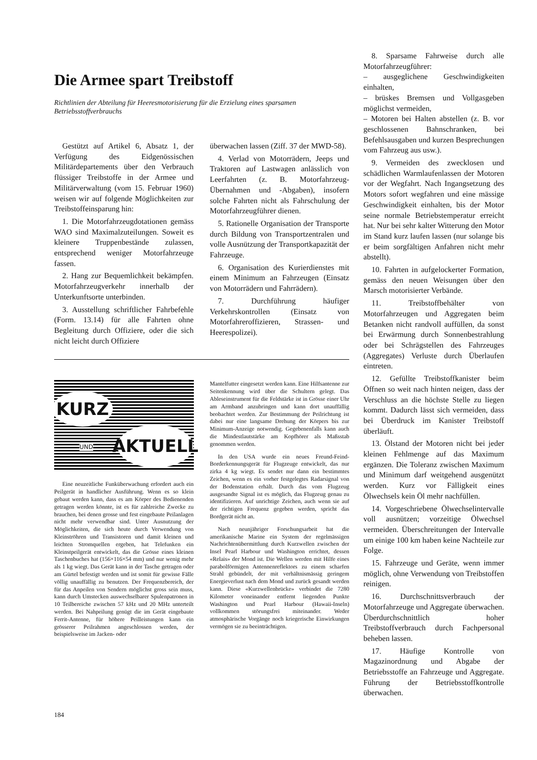Die Armee spart Treibstoff
Richtlinien der Abteilung für Heeresmotorisierung für die Erzielung eines sparsamen Betriebsstoffverbrauchs
Gestützt auf Artikel 6, Absatz 1, der Verfügung des Eidgenössischen Militärdepartements über den Verbrauch flüssiger Treibstoffe in der Armee und Militärverwaltung (vom 15. Februar 1960) weisen wir auf folgende Möglichkeiten zur Treibstoffeinsparung hin:
1. Die Motorfahrzeugdotationen gemäss WAO sind Maximalzuteilungen. Soweit es kleinere Truppenbestände zulassen, entsprechend weniger Motorfahrzeuge fassen.
2. Hang zur Bequemlichkeit bekämpfen. Motorfahrzeugverkehr innerhalb der Unterkunftsorte unterbinden.
3. Ausstellung schriftlicher Fahrbefehle (Form. 13.14) für alle Fahrten ohne Begleitung durch Offiziere, oder die sich nicht leicht durch Offiziere
überwachen lassen (Ziff. 37 der MWD-58).
4. Verlad von Motorrädern, Jeeps und Traktoren auf Lastwagen anlässlich von Leerfahrten (z. B. Motorfahrzeug-Übernahmen und -Abgaben), insofern solche Fahrten nicht als Fahrschulung der Motorfahrzeugführer dienen.
5. Rationelle Organisation der Transporte durch Bildung von Transportzentralen und volle Ausnützung der Transportkapazität der Fahrzeuge.
6. Organisation des Kurierdienstes mit einem Minimum an Fahrzeugen (Einsatz von Motorrädern und Fahrrädern).
7. Durchführung häufiger Verkehrskontrollen (Einsatz von Motorfahrerоffizieren, Strassen- und Heerespolizei).
KURZ
AKTUELL
UND
Eine neuzeitliche Funküberwachung erfordert auch ein Peilgerät in handlicher Ausführung. Wenn es so klein gebaut werden kann, dass es am Körper des Bedienenden getragen werden könnte, ist es für zahlreiche Zwecke zu brauchen, bei denen grosse und fest eingebaute Peilanlagen nicht mehr verwendbar sind. Unter Ausnutzung der Möglichkeiten, die sich heute durch Verwendung von Kleinströhren und Transistoren und damit kleinen und leichten Stromquellen ergeben, hat Telefunken ein Kleinstpeilgerät entwickelt, das die Grösse eines kleinen Taschenbuches hat (156×116×54 mm) und nur wenig mehr als 1 kg wiegt. Das Gerät kann in der Tasche getragen oder am Gürtel befestigt werden und ist somit für gewisse Fälle völlig unauffällig zu benutzen. Der Frequenzbereich, der für das Anpeilen von Sendern möglichst gross sein muss, kann durch Umstecken auswechselbarer Spulenpatronen in 10 Teilbereiche zwischen 57 kHz und 20 MHz unterteilt werden. Bei Nahpeilung genügt die im Gerät eingebaute Ferrit-Antenne, für höhere Peilleistungen kann ein grösserer Peilrahmen angeschlossen werden, der beispielsweise im Jacken- oder
Mantelfutter eingesetzt werden kann. Eine Hilfsantenne zur Seitenkennung wird über die Schultern gelegt. Das Ableseinstrument für die Feldstärke ist in Grösse einer Uhr am Armband anzubringen und kann dort unauffällig beobachtet werden. Zur Bestimmung der Peilrichtung ist dabei nur eine langsame Drehung der Körpers bis zur Minimum-Anzeige notwendig. Gegebenenfalls kann auch die Mindestlautstärke am Kopfhörer als Maßsstab genommen werden.
In den USA wurde ein neues Freund-Feind-Borderkennungsgerät für Flugzeuge entwickelt, das nur zirka 4 kg wiegt. Es sendet nur dann ein bestimmtes Zeichen, wenn es ein vorher festgelegtes Radarsignal von der Bodenstation erhält. Durch das vom Flugzeug ausgesandte Signal ist es möglich, das Flugzeug genau zu identifizieren. Auf unrichtige Zeichen, auch wenn sie auf der richtigen Frequenz gegeben werden, spricht das Bordgerät nicht an.
Nach neunjähriger Forschungsarbeit hat die amerikanische Marine ein System der regelmässigen Nachrichtenübermittlung durch Kurzwellen zwischen der Insel Pearl Harbour und Washington errichtet, dessen «Relais» der Mond ist. Die Wellen werden mit Hilfe eines parabolförmigen Antennenreflektors zu einem scharfen Strahl gebündelt, der mit verhältnismässig geringem Energieverlust nach dem Mond und zurück gesandt werden kann. Diese «Kurzwellenbrücke» verbindet die 7280 Kilometer voneinander entfernt liegenden Punkte Washington und Pearl Harbour (Hawaii-Inseln) vollkommen störungsfrei miteinander. Weder atmosphärische Vorgänge noch kriegerische Einwirkungen vermögen sie zu beeinträchtigen.
8. Sparsame Fahrweise durch alle Motorfahrzeugführer:
– ausgeglichene Geschwindigkeiten einhalten,
– brüskes Bremsen und Vollgasgeben möglichst vermeiden,
– Motoren bei Halten abstellen (z. B. vor geschlossenen Bahnschranken, bei Befehlsausgaben und kurzen Besprechungen vom Fahrzeug aus usw.).
9. Vermeiden des zwecklosen und schädlichen Warmlaufenlassen der Motoren vor der Wegfahrt. Nach Ingangsetzung des Motors sofort wegfahren und eine mässige Geschwindigkeit einhalten, bis der Motor seine normale Betriebstemperatur erreicht hat. Nur bei sehr kalter Witterung den Motor im Stand kurz laufen lassen (nur solange bis er beim sorgfältigen Anfahren nicht mehr abstellt).
10. Fahrten in aufgelockerter Formation, gemäss den neuen Weisungen über den Marsch motorisierter Verbände.
11. Treibstoffbehälter von Motorfahrzeugen und Aggregaten beim Betanken nicht randvoll auffüllen, da sonst bei Erwärmung durch Sonnenbestrahlung oder bei Schrägstellen des Fahrzeuges (Aggregates) Verluste durch Überlaufen eintreten.
12. Gefüllte Treibstoffkanister beim Öffnen so weit nach hinten neigen, dass der Verschluss an die höchste Stelle zu liegen kommt. Dadurch lässt sich vermeiden, dass bei Überdruck im Kanister Treibstoff überläuft.
13. Ölstand der Motoren nicht bei jeder kleinen Fehlmenge auf das Maximum ergänzen. Die Toleranz zwischen Maximum und Minimum darf weitgehend ausgenützt werden. Kurz vor Fälligkeit eines Ölwechsels kein Öl mehr nachfüllen.
14. Vorgeschriebene Ölwechselintervalle voll ausnützen; vorzeitige Ölwechsel vermeiden. Überschreitungen der Intervalle um einige 100 km haben keine Nachteile zur Folge.
15. Fahrzeuge und Geräte, wenn immer möglich, ohne Verwendung von Treibstoffen reinigen.
16. Durchschnittsverbrauch der Motorfahrzeuge und Aggregate überwachen. Überdurchschnittlich hoher Treibstoffverbrauch durch Fachpersonal beheben lassen.
17. Häufige Kontrolle von Magazinordnung und Abgabe der Betriebsstoffe an Fahrzeuge und Aggregate. Führung der Betriebsstoffkontrolle überwachen.
184